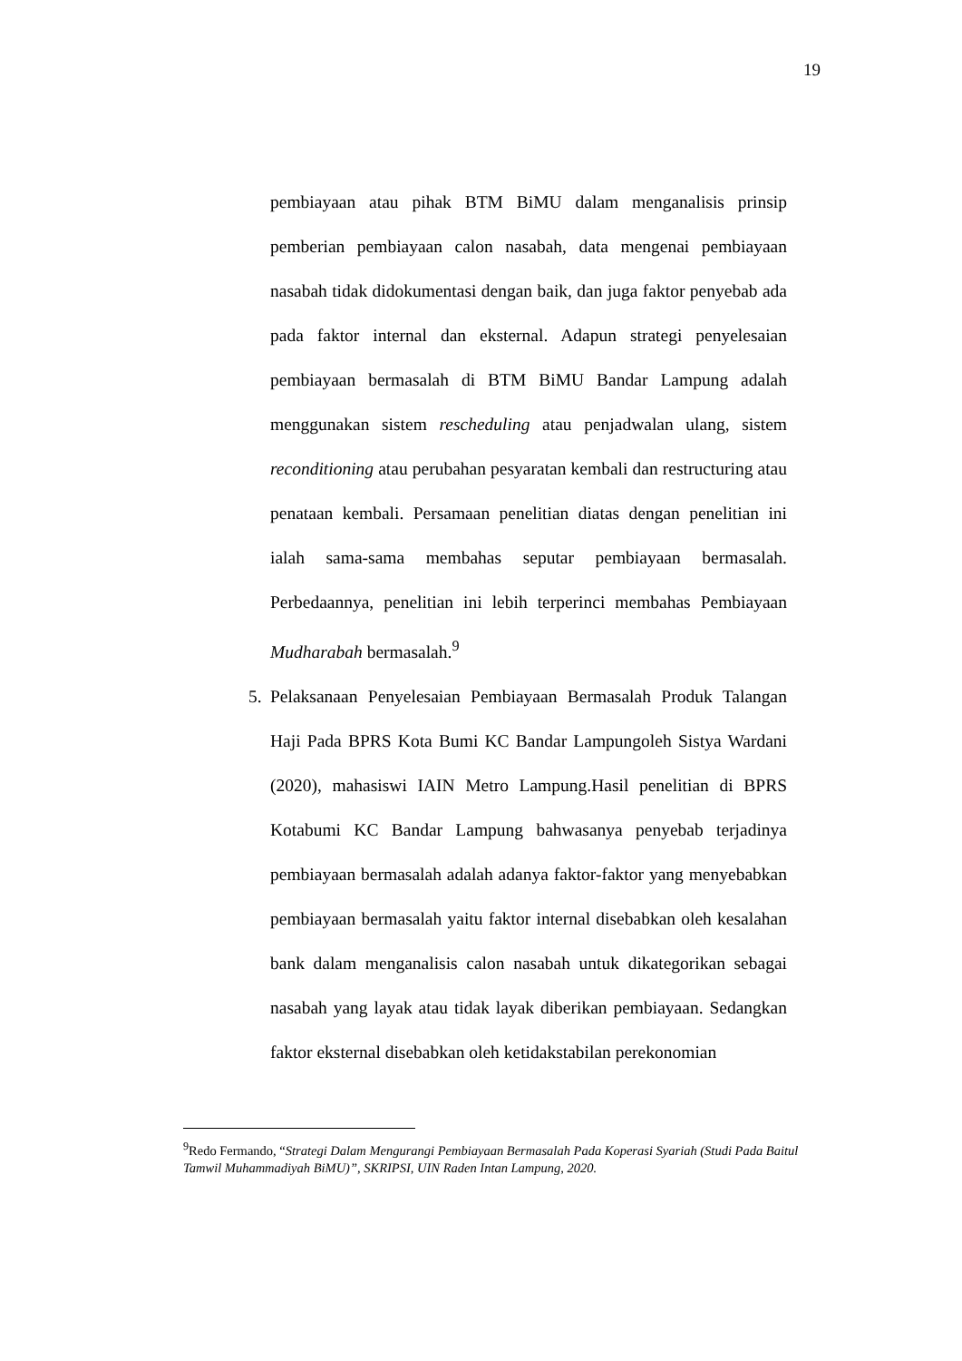19
pembiayaan atau pihak BTM BiMU dalam menganalisis prinsip pemberian pembiayaan calon nasabah, data mengenai pembiayaan nasabah tidak didokumentasi dengan baik, dan juga faktor penyebab ada pada faktor internal dan eksternal. Adapun strategi penyelesaian pembiayaan bermasalah di BTM BiMU Bandar Lampung adalah menggunakan sistem rescheduling atau penjadwalan ulang, sistem reconditioning atau perubahan pesyaratan kembali dan restructuring atau penataan kembali. Persamaan penelitian diatas dengan penelitian ini ialah sama-sama membahas seputar pembiayaan bermasalah. Perbedaannya, penelitian ini lebih terperinci membahas Pembiayaan Mudharabah bermasalah.<sup>9</sup>
5. Pelaksanaan Penyelesaian Pembiayaan Bermasalah Produk Talangan Haji Pada BPRS Kota Bumi KC Bandar Lampungoleh Sistya Wardani (2020), mahasiswi IAIN Metro Lampung.Hasil penelitian di BPRS Kotabumi KC Bandar Lampung bahwasanya penyebab terjadinya pembiayaan bermasalah adalah adanya faktor-faktor yang menyebabkan pembiayaan bermasalah yaitu faktor internal disebabkan oleh kesalahan bank dalam menganalisis calon nasabah untuk dikategorikan sebagai nasabah yang layak atau tidak layak diberikan pembiayaan. Sedangkan faktor eksternal disebabkan oleh ketidakstabilan perekonomian
<sup>9</sup> Redo Fermando, “Strategi Dalam Mengurangi Pembiayaan Bermasalah Pada Koperasi Syariah (Studi Pada Baitul Tamwil Muhammadiyah BiMU)”, SKRIPSI, UIN Raden Intan Lampung, 2020.